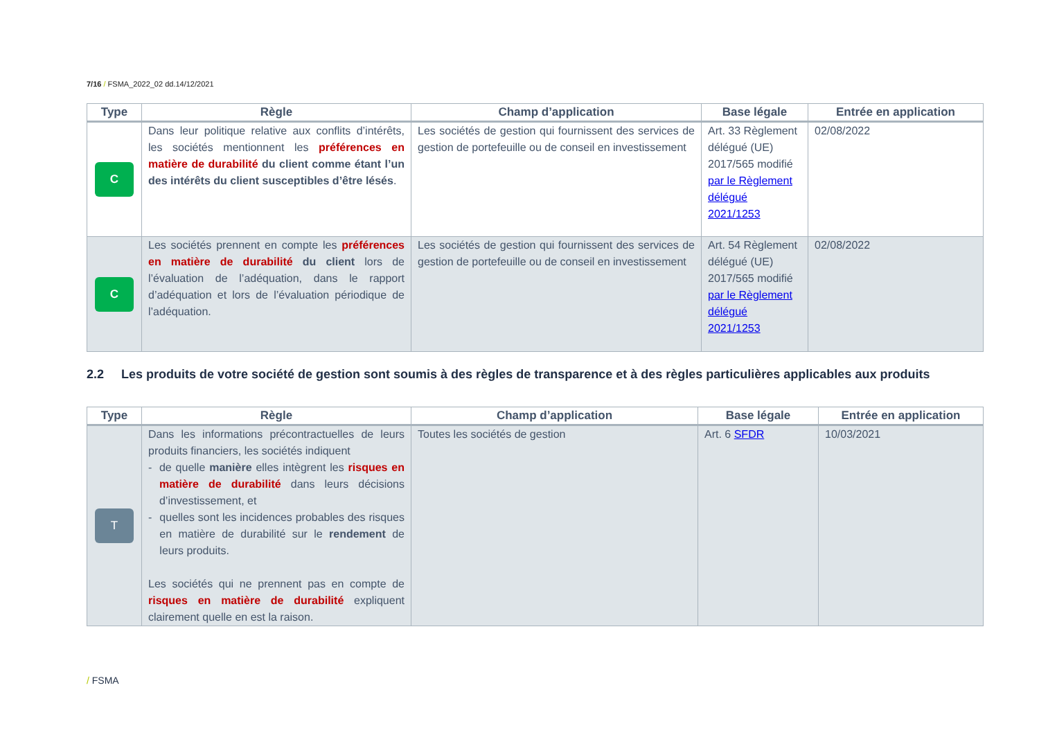7/16 / FSMA_2022_02 dd.14/12/2021
| Type | Règle | Champ d’application | Base légale | Entrée en application |
| --- | --- | --- | --- | --- |
| C | Dans leur politique relative aux conflits d’intérêts, les sociétés mentionnent les préférences en matière de durabilité du client comme étant l’un des intérêts du client susceptibles d’être lésés . | Les sociétés de gestion qui fournissent des services de gestion de portefeuille ou de conseil en investissement | Art. 33 Règlement délégué (UE) 2017/565 modifié par le Règlement délégué 2021/1253 | 02/08/2022 |
| C | Les sociétés prennent en compte les préférences en matière de durabilité du client lors de l’évaluation de l’adéquation, dans le rapport d’adéquation et lors de l’évaluation périodique de l’adéquation. | Les sociétés de gestion qui fournissent des services de gestion de portefeuille ou de conseil en investissement | Art. 54 Règlement délégué (UE) 2017/565 modifié par le Règlement délégué 2021/1253 | 02/08/2022 |
2.2 Les produits de votre société de gestion sont soumis à des règles de transparence et à des règles particulières applicables aux produits
| Type | Règle | Champ d’application | Base légale | Entrée en application |
| --- | --- | --- | --- | --- |
| T | Dans les informations précontractuelles de leurs produits financiers, les sociétés indiquent - de quelle manière elles intègrent les risques en matière de durabilité dans leurs décisions d’investissement, et - quelles sont les incidences probables des risques en matière de durabilité sur le rendement de leurs produits. Les sociétés qui ne prennent pas en compte de risques en matière de durabilité expliquent clairement quelle en est la raison. | Toutes les sociétés de gestion | Art. 6 SFDR | 10/03/2021 |
/ FSMA